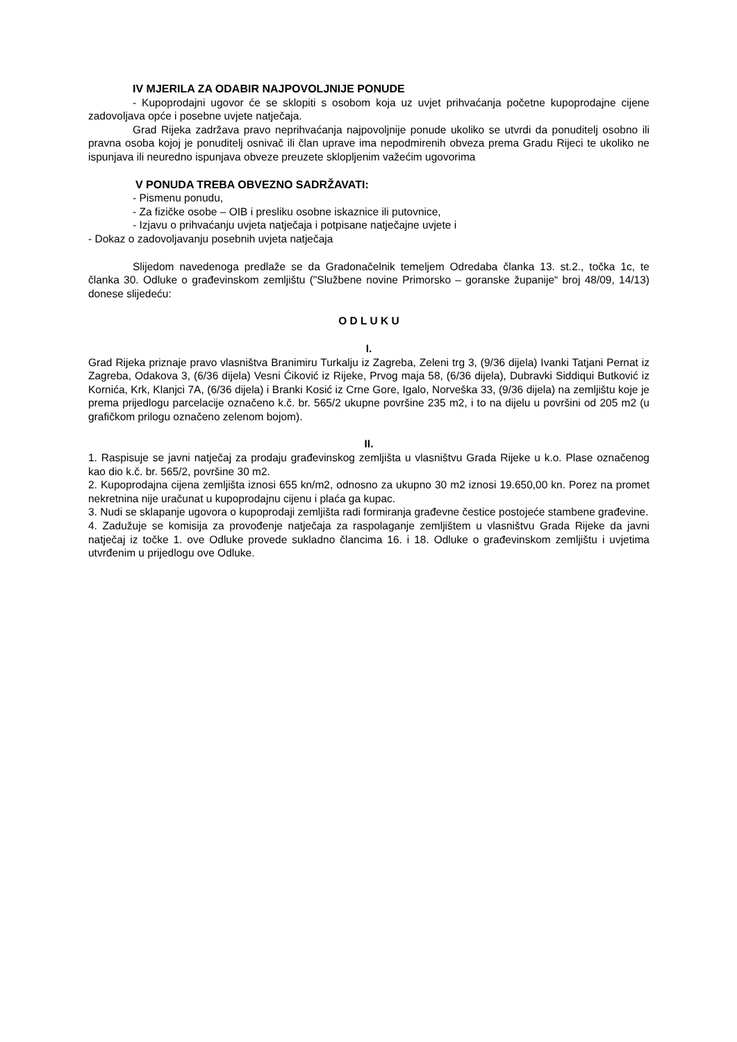IV MJERILA ZA ODABIR NAJPOVOLJNIJE PONUDE
- Kupoprodajni ugovor će se sklopiti s osobom koja uz uvjet prihvaćanja početne kupoprodajne cijene zadovoljava opće i posebne uvjete natječaja.
Grad Rijeka zadržava pravo neprihvaćanja najpovoljnije ponude ukoliko se utvrdi da ponuditelj osobno ili pravna osoba kojoj je ponuditelj osnivač ili član uprave ima nepodmirenih obveza prema Gradu Rijeci te ukoliko ne ispunjava ili neuredno ispunjava obveze preuzete sklopljenim važećim ugovorima
V PONUDA TREBA OBVEZNO SADRŽAVATI:
- Pismenu ponudu,
- Za fizičke osobe – OIB i presliku osobne iskaznice ili putovnice,
- Izjavu o prihvaćanju uvjeta natječaja i potpisane natječajne uvjete i
- Dokaz o zadovoljavanju posebnih uvjeta natječaja
Slijedom navedenoga predlaže se da Gradonačelnik temeljem Odredaba članka 13. st.2., točka 1c, te članka 30. Odluke o građevinskom zemljištu ("Službene novine Primorsko – goranske županije“ broj 48/09, 14/13) donese slijedeću:
O D L U K U
I.
Grad Rijeka priznaje pravo vlasništva Branimiru Turkalju iz Zagreba, Zeleni trg 3, (9/36 dijela) Ivanki Tatjani Pernat iz Zagreba, Odakova 3, (6/36 dijela) Vesni Ćiković iz Rijeke, Prvog maja 58, (6/36 dijela), Dubravki Siddiqui Butković iz Kornića, Krk, Klanjci 7A, (6/36 dijela) i Branki Kosić iz Crne Gore, Igalo, Norveška 33, (9/36 dijela) na zemljištu koje je prema prijedlogu parcelacije označeno k.č. br. 565/2 ukupne površine 235 m2, i to na dijelu u površini od 205 m2 (u grafičkom prilogu označeno zelenom bojom).
II.
1. Raspisuje se javni natječaj za prodaju građevinskog zemljišta u vlasništvu Grada Rijeke u k.o. Plase označenog kao dio k.č. br. 565/2, površine 30 m2.
2. Kupoprodajna cijena zemljišta iznosi 655 kn/m2, odnosno za ukupno 30 m2 iznosi 19.650,00 kn. Porez na promet nekretnina nije uračunat u kupoprodajnu cijenu i plaća ga kupac.
3. Nudi se sklapanje ugovora o kupoprodaji zemljišta radi formiranja građevne čestice postojeće stambene građevine.
4. Zadužuje se komisija za provođenje natječaja za raspolaganje zemljištem u vlasništvu Grada Rijeke da javni natječaj iz točke 1. ove Odluke provede sukladno člancima 16. i 18. Odluke o građevinskom zemljištu i uvjetima utvrđenim u prijedlogu ove Odluke.